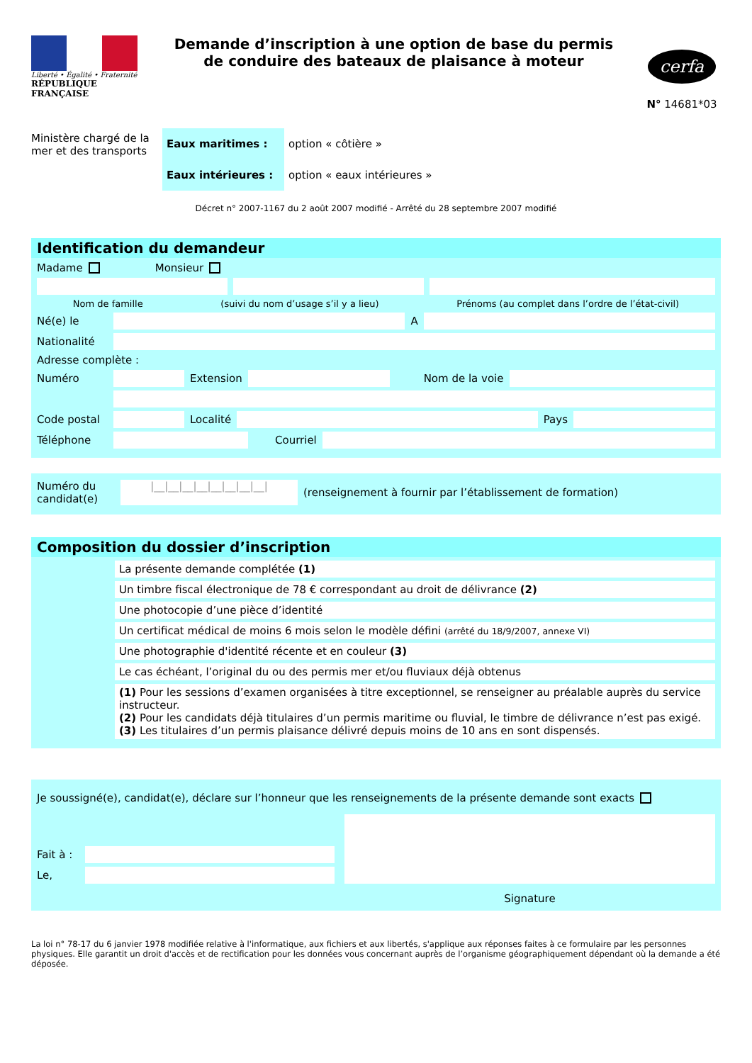Liberté • Égalité • Fraternité
RÉPUBLIQUE FRANÇAISE
Demande d’inscription à une option de base du permis de conduire des bateaux de plaisance à moteur
cerfa
N° 14681*03
Ministère chargé de la mer et des transports
| Eaux maritimes : | option « côtière » |
| Eaux intérieures : | option « eaux intérieures » |
Décret n° 2007-1167 du 2 août 2007 modifié - Arrêté du 28 septembre 2007 modifié
Identification du demandeur
Madame Monsieur
Nom de famille (suivi du nom d’usage s’il y a lieu) Prénoms (au complet dans l’ordre de l’état-civil)
Né(e) le
A
Nationalité
Adresse complète :
Numéro
Extension
Nom de la voie
Code postal
Localité
Pays
Téléphone Courriel
Numéro du candidat(e)
|__|__|__|__|__|__|__|__|
(renseignement à fournir par l’établissement de formation)
Composition du dossier d’inscription
La présente demande complétée (1)
Un timbre fiscal électronique de 78 € correspondant au droit de délivrance (2)
Une photocopie d’une pièce d’identité
Un certificat médical de moins 6 mois selon le modèle défini (arrêté du 18/9/2007, annexe VI)
Une photographie d'identité récente et en couleur (3)
Le cas échéant, l’original du ou des permis mer et/ou fluviaux déjà obtenus
(1) Pour les sessions d’examen organisées à titre exceptionnel, se renseigner au préalable auprès du service instructeur.
(2) Pour les candidats déjà titulaires d’un permis maritime ou fluvial, le timbre de délivrance n’est pas exigé.
(3) Les titulaires d’un permis plaisance délivré depuis moins de 10 ans en sont dispensés.
Je soussigné(e), candidat(e), déclare sur l’honneur que les renseignements de la présente demande sont exacts
Fait à :
Le,
Signature
La loi n° 78-17 du 6 janvier 1978 modifiée relative à l'informatique, aux fichiers et aux libertés, s'applique aux réponses faites à ce formulaire par les personnes physiques. Elle garantit un droit d'accès et de rectification pour les données vous concernant auprès de l’organisme géographiquement dépendant où la demande a été déposée.